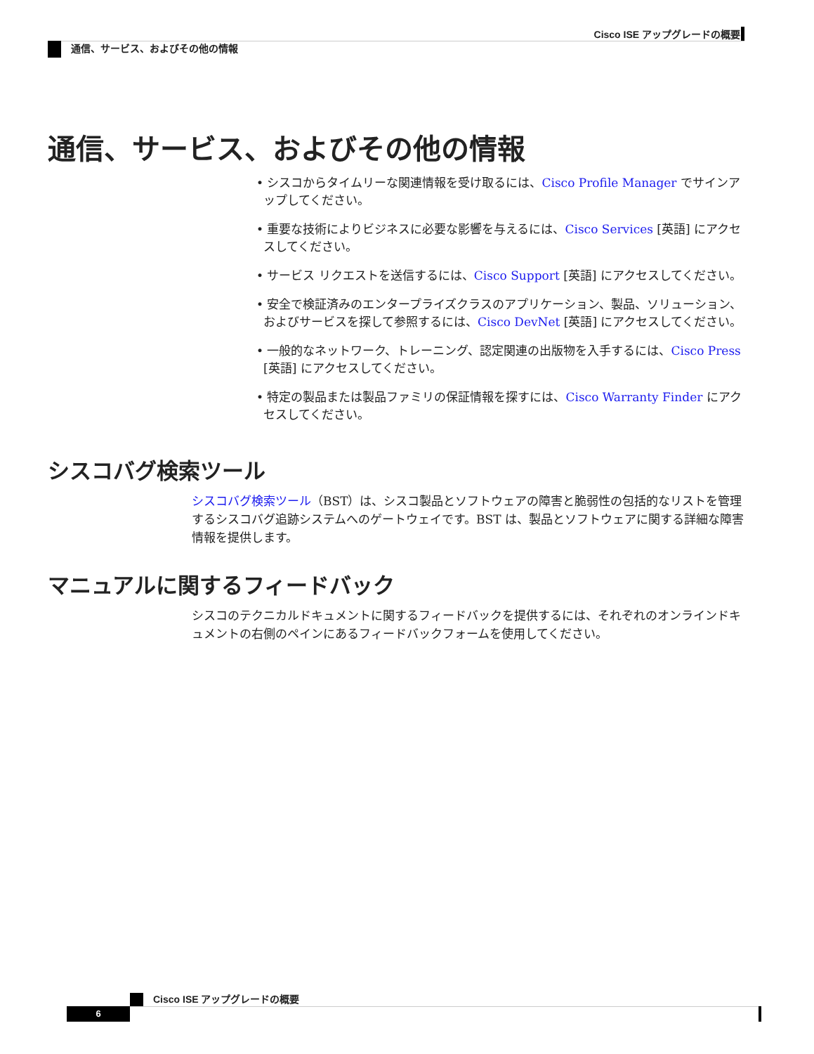Cisco ISE アップグレードの概要
通信、サービス、およびその他の情報
通信、サービス、およびその他の情報
• シスコからタイムリーな関連情報を受け取るには、Cisco Profile Manager でサインアップしてください。
• 重要な技術によりビジネスに必要な影響を与えるには、Cisco Services [英語] にアクセスしてください。
• サービス リクエストを送信するには、Cisco Support [英語] にアクセスしてください。
• 安全で検証済みのエンタープライズクラスのアプリケーション、製品、ソリューション、およびサービスを探して参照するには、Cisco DevNet [英語] にアクセスしてください。
• 一般的なネットワーク、トレーニング、認定関連の出版物を入手するには、Cisco Press [英語] にアクセスしてください。
• 特定の製品または製品ファミリの保証情報を探すには、Cisco Warranty Finder にアクセスしてください。
シスコバグ検索ツール
シスコバグ検索ツール（BST）は、シスコ製品とソフトウェアの障害と脆弱性の包括的なリストを管理するシスコバグ追跡システムへのゲートウェイです。BST は、製品とソフトウェアに関する詳細な障害情報を提供します。
マニュアルに関するフィードバック
シスコのテクニカルドキュメントに関するフィードバックを提供するには、それぞれのオンラインドキュメントの右側のペインにあるフィードバックフォームを使用してください。
Cisco ISE アップグレードの概要
6